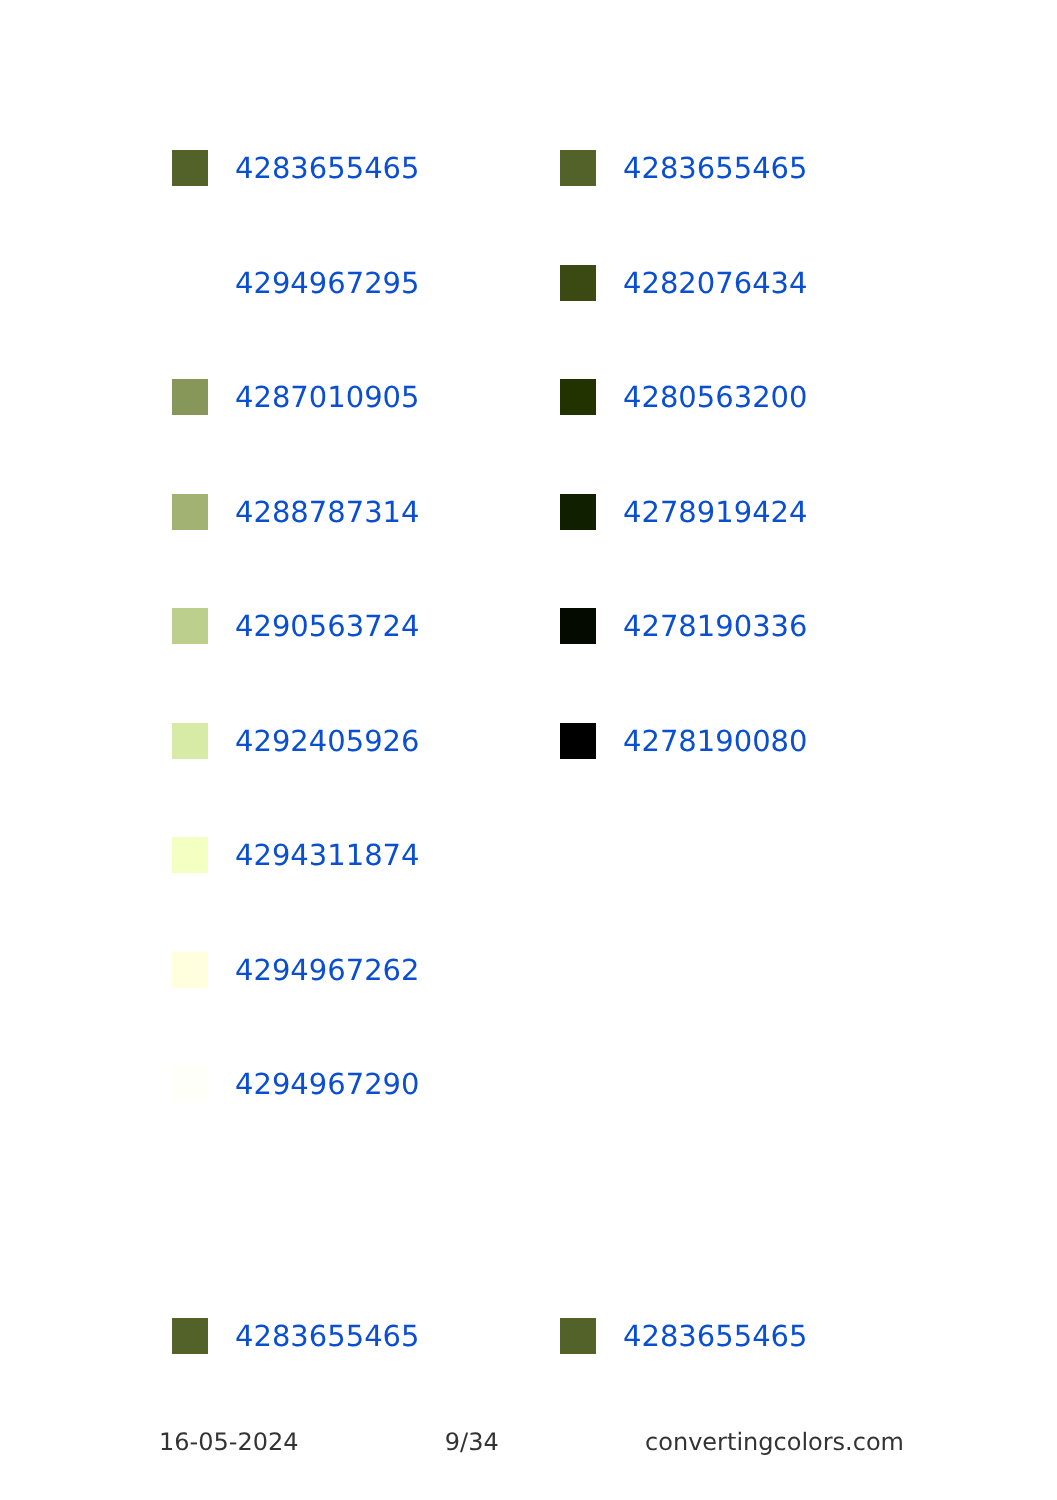4283655465
4294967295
4287010905
4288787314
4290563724
4292405926
4294311874
4294967262
4294967290
4283655465
4282076434
4280563200
4278919424
4278190336
4278190080
4283655465 4283655465
16-05-2024 9/34 convertingcolors.com